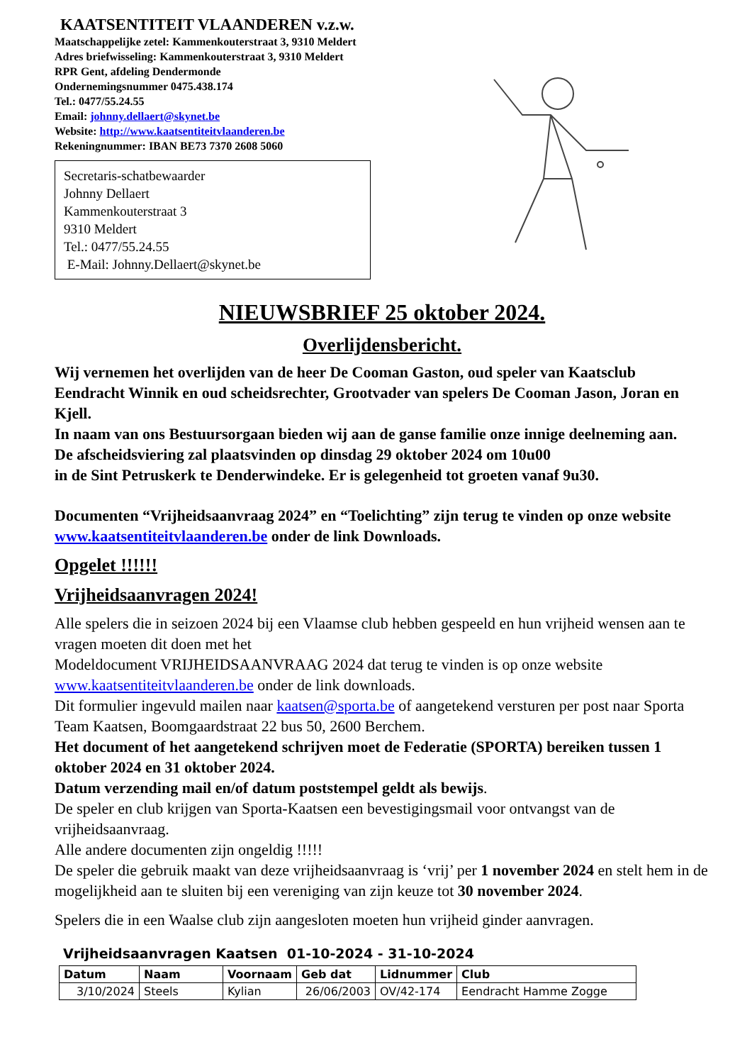KAATSENTITEIT VLAANDEREN v.z.w.
Maatschappelijke zetel: Kammenkouterstraat 3, 9310 Meldert
Adres briefwisseling: Kammenkouterstraat 3, 9310 Meldert
RPR Gent, afdeling Dendermonde
Ondernemingsnummer 0475.438.174
Tel.: 0477/55.24.55
Email: johnny.dellaert@skynet.be
Website: http://www.kaatsentiteitvlaanderen.be
Rekeningnummer: IBAN BE73 7370 2608 5060
Secretaris-schatbewaarder
Johnny Dellaert
Kammenkouterstraat 3
9310 Meldert
Tel.: 0477/55.24.55
E-Mail: Johnny.Dellaert@skynet.be
NIEUWSBRIEF 25 oktober 2024.
Overlijdensbericht.
Wij vernemen het overlijden van de heer De Cooman Gaston, oud speler van Kaatsclub Eendracht Winnik en oud scheidsrechter, Grootvader van spelers De Cooman Jason, Joran en Kjell.
In naam van ons Bestuursorgaan bieden wij aan de ganse familie onze innige deelneming aan.
De afscheidsviering zal plaatsvinden op dinsdag 29 oktober 2024 om 10u00
in de Sint Petruskerk te Denderwindeke. Er is gelegenheid tot groeten vanaf 9u30.
Documenten “Vrijheidsaanvraag 2024” en “Toelichting” zijn terug te vinden op onze website www.kaatsentiteitvlaanderen.be onder de link Downloads.
Opgelet !!!!!!
Vrijheidsaanvragen 2024!
Alle spelers die in seizoen 2024 bij een Vlaamse club hebben gespeeld en hun vrijheid wensen aan te vragen moeten dit doen met het
Modeldocument VRIJHEIDSAANVRAAG 2024 dat terug te vinden is op onze website www.kaatsentiteitvlaanderen.be onder de link downloads.
Dit formulier ingevuld mailen naar kaatsen@sporta.be of aangetekend versturen per post naar Sporta Team Kaatsen, Boomgaardstraat 22 bus 50, 2600 Berchem.
Het document of het aangetekend schrijven moet de Federatie (SPORTA) bereiken tussen 1 oktober 2024 en 31 oktober 2024.
Datum verzending mail en/of datum poststempel geldt als bewijs.
De speler en club krijgen van Sporta-Kaatsen een bevestigingsmail voor ontvangst van de vrijheidsaanvraag.
Alle andere documenten zijn ongeldig !!!!!
De speler die gebruik maakt van deze vrijheidsaanvraag is ‘vrij’ per 1 november 2024 en stelt hem in de mogelijkheid aan te sluiten bij een vereniging van zijn keuze tot 30 november 2024.
Spelers die in een Waalse club zijn aangesloten moeten hun vrijheid ginder aanvragen.
Vrijheidsaanvragen Kaatsen 01-10-2024 - 31-10-2024
| Datum | Naam | Voornaam | Geb dat | Lidnummer | Club |
| --- | --- | --- | --- | --- | --- |
| 3/10/2024 | Steels | Kylian | 26/06/2003 | OV/42-174 | Eendracht Hamme Zogge |